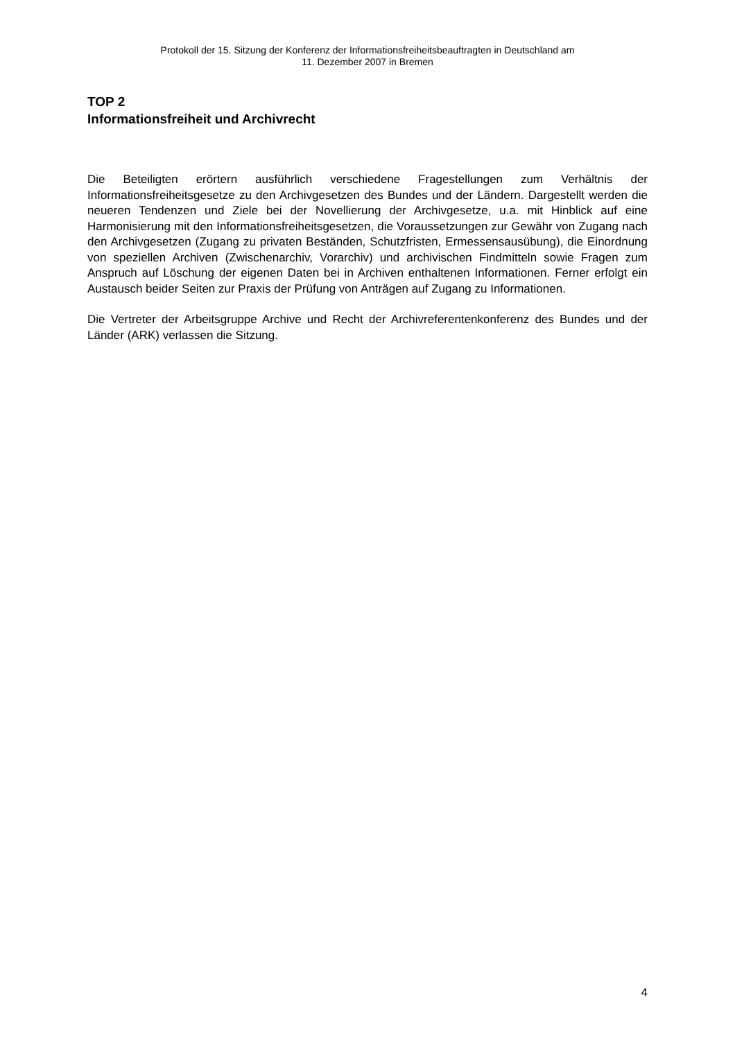Protokoll der 15. Sitzung der Konferenz der Informationsfreiheitsbeauftragten in Deutschland am
11. Dezember 2007 in Bremen
TOP 2
Informationsfreiheit und Archivrecht
Die Beteiligten erörtern ausführlich verschiedene Fragestellungen zum Verhältnis der Informationsfreiheitsgesetze zu den Archivgesetzen des Bundes und der Ländern. Dargestellt werden die neueren Tendenzen und Ziele bei der Novellierung der Archivgesetze, u.a. mit Hinblick auf eine Harmonisierung mit den Informationsfreiheitsgesetzen, die Voraussetzungen zur Gewähr von Zugang nach den Archivgesetzen (Zugang zu privaten Beständen, Schutzfristen, Ermessensausübung), die Einordnung von speziellen Archiven (Zwischenarchiv, Vorarchiv) und archivischen Findmitteln sowie Fragen zum Anspruch auf Löschung der eigenen Daten bei in Archiven enthaltenen Informationen. Ferner erfolgt ein Austausch beider Seiten zur Praxis der Prüfung von Anträgen auf Zugang zu Informationen.
Die Vertreter der Arbeitsgruppe Archive und Recht der Archivreferentenkonferenz des Bundes und der Länder (ARK) verlassen die Sitzung.
4